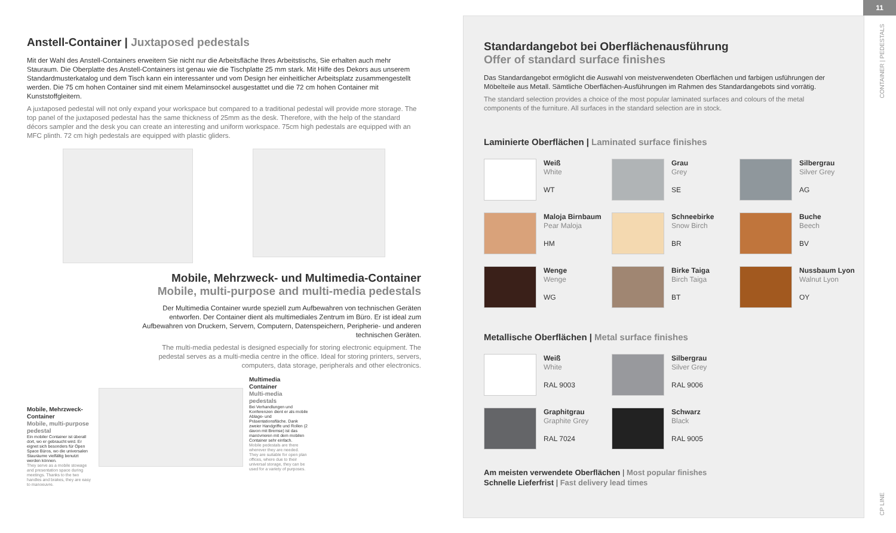11
Anstell-Container | Juxtaposed pedestals
Mit der Wahl des Anstell-Containers erweitern Sie nicht nur die Arbeitsfläche Ihres Arbeitstischs, Sie erhalten auch mehr Stauraum. Die Oberplatte des Anstell-Containers ist genau wie die Tischplatte 25 mm stark. Mit Hilfe des Dekors aus unserem Standardmusterkatalog und dem Tisch kann ein interessanter und vom Design her einheitlicher Arbeitsplatz zusammengestellt werden. Die 75 cm hohen Container sind mit einem Melaminsockel ausgestattet und die 72 cm hohen Container mit Kunststoffgleitern.
A juxtaposed pedestal will not only expand your workspace but compared to a traditional pedestal will provide more storage. The top panel of the juxtaposed pedestal has the same thickness of 25mm as the desk. Therefore, with the help of the standard décors sampler and the desk you can create an interesting and uniform workspace. 75cm high pedestals are equipped with an MFC plinth. 72 cm high pedestals are equipped with plastic gliders.
Mobile, Mehrzweck- und Multimedia-Container
Mobile, multi-purpose and multi-media pedestals
Der Multimedia Container wurde speziell zum Aufbewahren von technischen Geräten entworfen. Der Container dient als multimediales Zentrum im Büro. Er ist ideal zum Aufbewahren von Druckern, Servern, Computern, Datenspeichern, Peripherie- und anderen technischen Geräten.
The multi-media pedestal is designed especially for storing electronic equipment. The pedestal serves as a multi-media centre in the office. Ideal for storing printers, servers, computers, data storage, peripherals and other electronics.
Mobile, Mehrzweck-Container
Mobile, multi-purpose pedestal
Ein mobiler Container ist überall dort, wo er gebraucht wird. Er eignet sich besonders für Open Space Büros, wo die universalen Stauräume vielfältig benutzt werden können.
They serve as a mobile stowage and presentation space during meetings. Thanks to the two handles and brakes, they are easy to manoeuvre.
Multimedia Container
Multi-media pedestals
Bei Verhandlungen und Konferenzen dient er als mobile Ablage- und Präsentationsfläche. Dank zweier Handgriffe und Rollen (2 davon mit Bremse) ist das manövrieren mit dem mobilen Container sehr einfach.
Mobile pedestals are there wherever they are needed. They are suitable for open plan offices, where due to their universal storage, they can be used for a variety of purposes.
Standardangebot bei Oberflächenausführung
Offer of standard surface finishes
Das Standardangebot ermöglicht die Auswahl von meistverwendeten Oberflächen und farbigen usführungen der Möbelteile aus Metall. Sämtliche Oberflächen-Ausführungen im Rahmen des Standardangebots sind vorrätig.
The standard selection provides a choice of the most popular laminated surfaces and colours of the metal components of the furniture. All surfaces in the standard selection are in stock.
Laminierte Oberflächen | Laminated surface finishes
Weiß
White
WT
Grau
Grey
SE
Silbergrau
Silver Grey
AG
Maloja Birnbaum
Pear Maloja
HM
Schneebirke
Snow Birch
BR
Buche
Beech
BV
Wenge
Wenge
WG
Birke Taiga
Birch Taiga
BT
Nussbaum Lyon
Walnut Lyon
OY
Metallische Oberflächen | Metal surface finishes
Weiß
White
RAL 9003
Silbergrau
Silver Grey
RAL 9006
Graphitgrau
Graphite Grey
RAL 7024
Schwarz
Black
RAL 9005
Am meisten verwendete Oberflächen | Most popular finishes
Schnelle Lieferfrist | Fast delivery lead times
CONTAINER | PEDESTALS
CP LINE